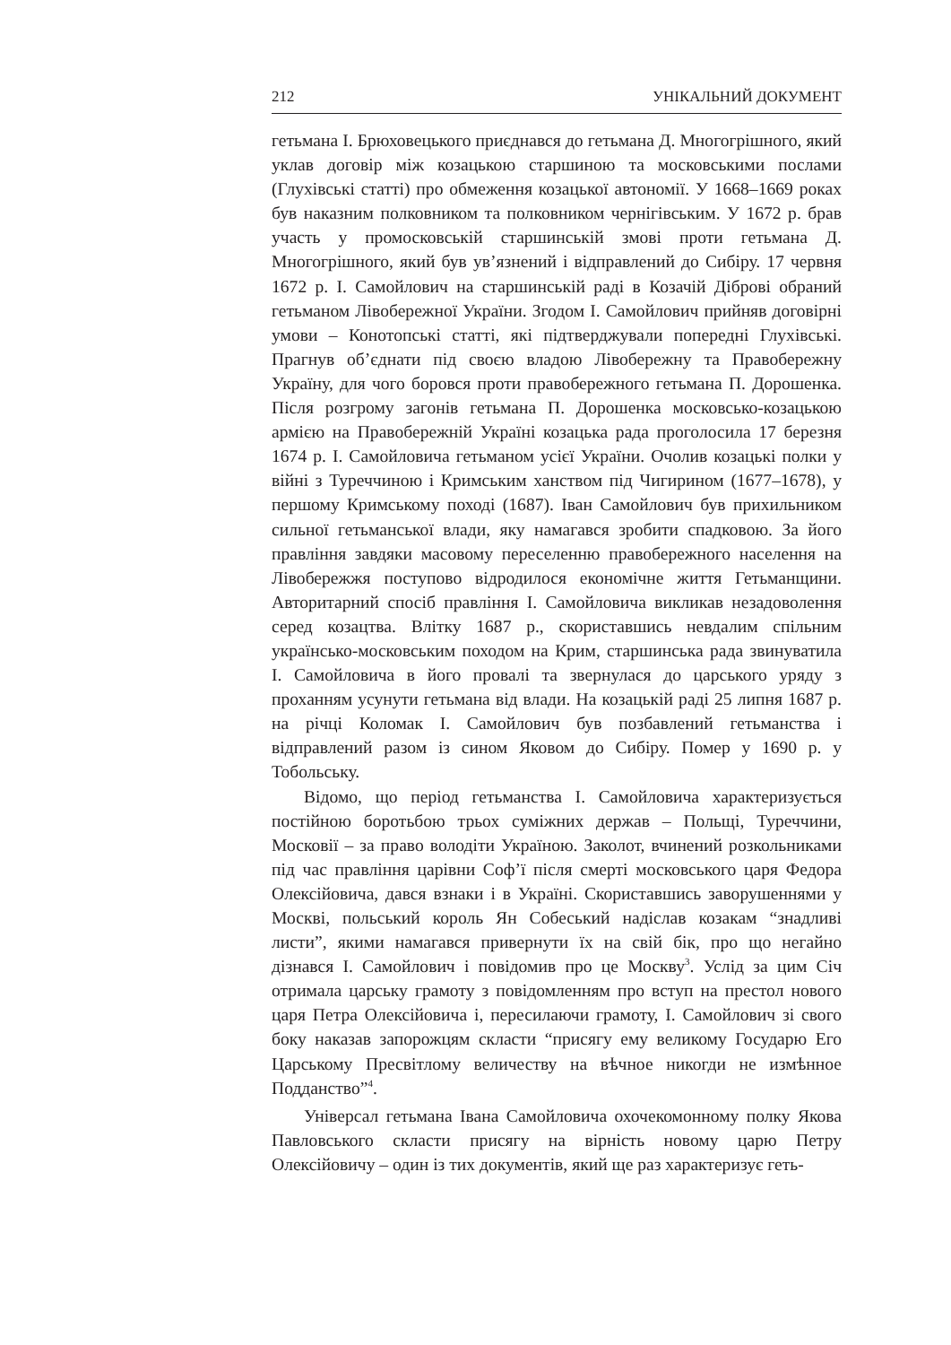212 УНІКАЛЬНИЙ ДОКУМЕНТ
гетьмана І. Брюховецького приєднався до гетьмана Д. Многогрішного, який уклав договір між козацькою старшиною та московськими послами (Глухівські статті) про обмеження козацької автономії. У 1668–1669 роках був наказним полковником та полковником чернігівським. У 1672 р. брав участь у промосковській старшинській змові проти гетьмана Д. Многогрішного, який був ув’язнений і відправлений до Сибіру. 17 червня 1672 р. І. Самойлович на старшинській раді в Козачій Діброві обраний гетьманом Лівобережної України. Згодом І. Самойлович прийняв договірні умови – Конотопські статті, які підтверджували попередні Глухівські. Прагнув об’єднати під своєю владою Лівобережну та Правобережну Україну, для чого боровся проти правобережного гетьмана П. Дорошенка. Після розгрому загонів гетьмана П. Дорошенка московсько-козацькою армією на Правобережній Україні козацька рада проголосила 17 березня 1674 р. І. Самойловича гетьманом усієї України. Очолив козацькі полки у війні з Туреччиною і Кримським ханством під Чигирином (1677–1678), у першому Кримському поході (1687). Іван Самойлович був прихильником сильної гетьманської влади, яку намагався зробити спадковою. За його правління завдяки масовому переселенню правобережного населення на Лівобережжя поступово відродилося економічне життя Гетьманщини. Авторитарний спосіб правління І. Самойловича викликав незадоволення серед козацтва. Влітку 1687 р., скориставшись невдалим спільним українсько-московським походом на Крим, старшинська рада звинуватила І. Самойловича в його провалі та звернулася до царського уряду з проханням усунути гетьмана від влади. На козацькій раді 25 липня 1687 р. на річці Коломак І. Самойлович був позбавлений гетьманства і відправлений разом із сином Яковом до Сибіру. Помер у 1690 р. у Тобольську.
Відомо, що період гетьманства І. Самойловича характеризується постійною боротьбою трьох суміжних держав – Польщі, Туреччини, Московії – за право володіти Україною. Заколот, вчинений розкольниками під час правління царівни Соф’ї після смерті московського царя Федора Олексійовича, дався взнаки і в Україні. Скориставшись заворушеннями у Москві, польський король Ян Собеський надіслав козакам “знадливі листи”, якими намагався привернути їх на свій бік, про що негайно дізнався І. Самойлович і повідомив про це Москву<sup>3</sup>. Услід за цим Січ отримала царську грамоту з повідомленням про вступ на престол нового царя Петра Олексійовича і, пересилаючи грамоту, І. Самойлович зі свого боку наказав запорожцям скласти “присягу ему великому Государю Его Царському Пресвітлому величеству на вѣчное никогди не измѣнное Подданство”<sup>4</sup>.
Універсал гетьмана Івана Самойловича охочекомонному полку Якова Павловського скласти присягу на вірність новому царю Петру Олексійовичу – один із тих документів, який ще раз характеризує геть-